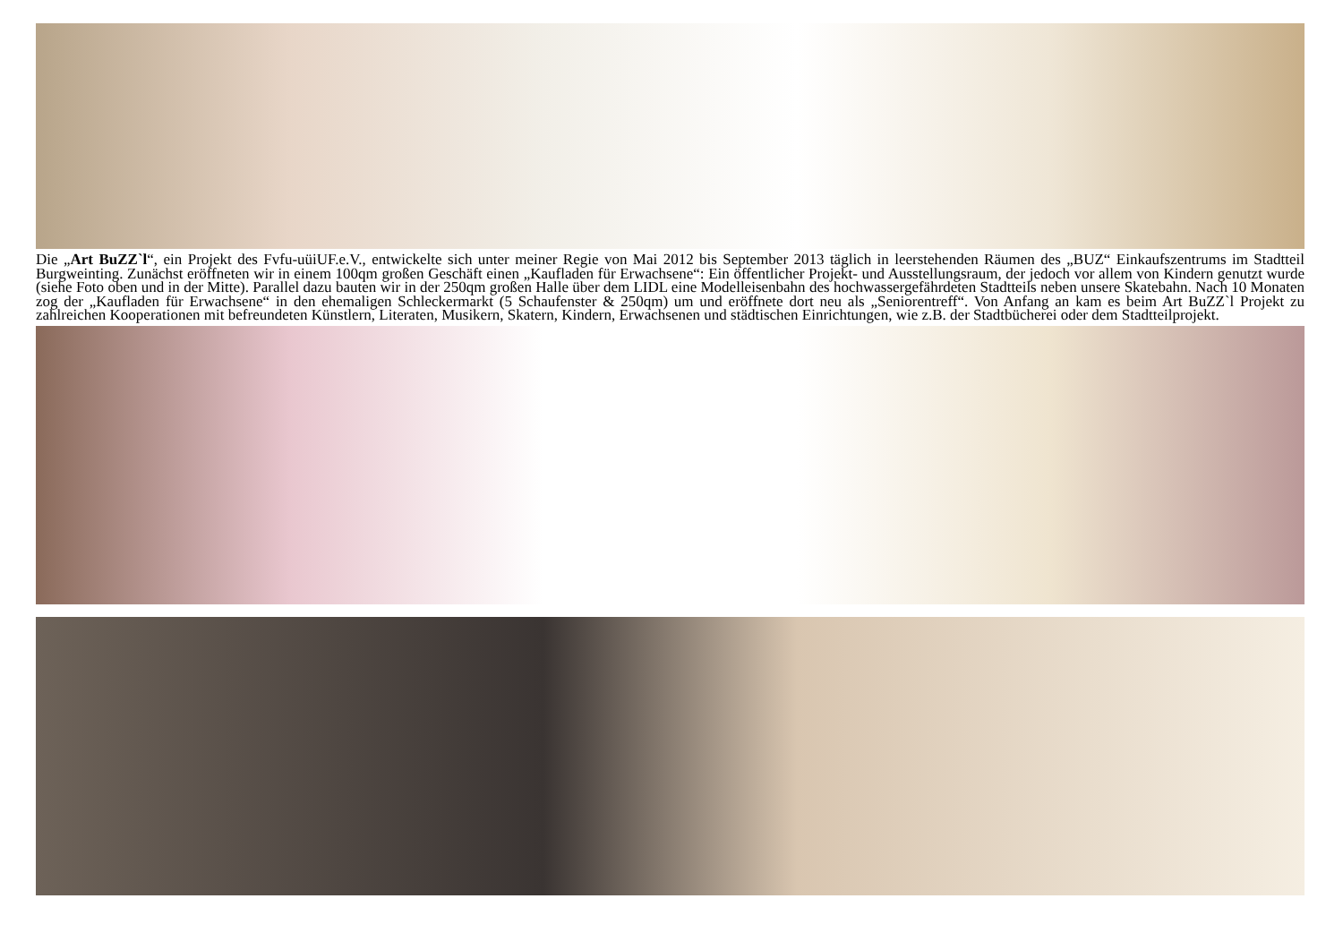Die „Art BuZZ`l“, ein Projekt des Fvfu-uüiUF.e.V., entwickelte sich unter meiner Regie von Mai 2012 bis September 2013 täglich in leerstehenden Räumen des „BUZ“ Einkaufszentrums im Stadtteil Burgweinting. Zunächst eröffneten wir in einem 100qm großen Geschäft einen „Kaufladen für Erwachsene“: Ein öffentlicher Projekt- und Ausstellungsraum, der jedoch vor allem von Kindern genutzt wurde (siehe Foto oben und in der Mitte). Parallel dazu bauten wir in der 250qm großen Halle über dem LIDL eine Modelleisenbahn des hochwassergefährdeten Stadtteils neben unsere Skatebahn. Nach 10 Monaten zog der „Kaufladen für Erwachsene“ in den ehemaligen Schleckermarkt (5 Schaufenster & 250qm) um und eröffnete dort neu als „Seniorentreff“. Von Anfang an kam es beim Art BuZZ`l Projekt zu zahlreichen Kooperationen mit befreundeten Künstlern, Literaten, Musikern, Skatern, Kindern, Erwachsenen und städtischen Einrichtungen, wie z.B. der Stadtbücherei oder dem Stadtteilprojekt.